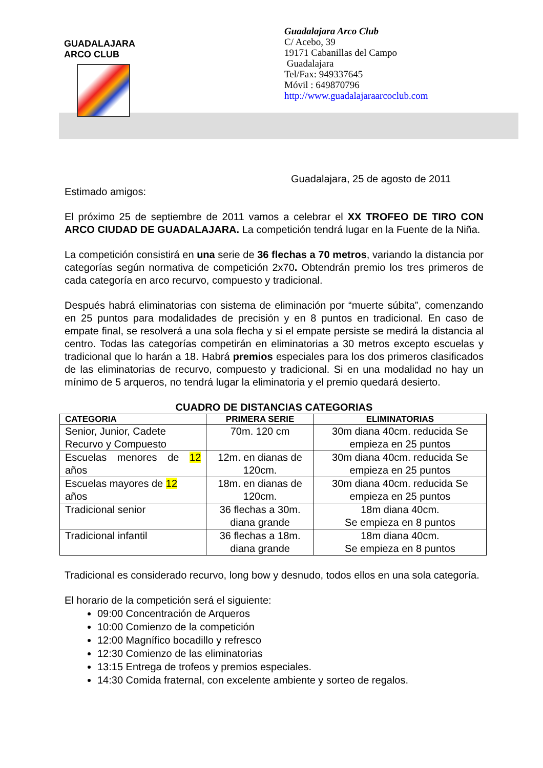GUADALAJARA
ARCO CLUB
Guadalajara Arco Club
C/ Acebo, 39
19171 Cabanillas del Campo
Guadalajara
Tel/Fax: 949337645
Móvil : 649870796
http://www.guadalajaraarcoclub.com
Guadalajara, 25 de agosto de 2011
Estimado amigos:
El próximo 25 de septiembre de 2011 vamos a celebrar el XX TROFEO DE TIRO CON ARCO CIUDAD DE GUADALAJARA. La competición tendrá lugar en la Fuente de la Niña.
La competición consistirá en una serie de 36 flechas a 70 metros, variando la distancia por categorías según normativa de competición 2x70. Obtendrán premio los tres primeros de cada categoría en arco recurvo, compuesto y tradicional.
Después habrá eliminatorias con sistema de eliminación por “muerte súbita”, comenzando en 25 puntos para modalidades de precisión y en 8 puntos en tradicional. En caso de empate final, se resolverá a una sola flecha y si el empate persiste se medirá la distancia al centro. Todas las categorías competirán en eliminatorias a 30 metros excepto escuelas y tradicional que lo harán a 18. Habrá premios especiales para los dos primeros clasificados de las eliminatorias de recurvo, compuesto y tradicional. Si en una modalidad no hay un mínimo de 5 arqueros, no tendrá lugar la eliminatoria y el premio quedará desierto.
CUADRO DE DISTANCIAS CATEGORIAS
| CATEGORIA | PRIMERA SERIE | ELIMINATORIAS |
| --- | --- | --- |
| Senior, Junior, Cadete Recurvo y Compuesto | 70m. 120 cm | 30m diana 40cm. reducida Se empieza en 25 puntos |
| Escuelas menores de 12 años | 12m. en dianas de 120cm. | 30m diana 40cm. reducida Se empieza en 25 puntos |
| Escuelas mayores de 12 años | 18m. en dianas de 120cm. | 30m diana 40cm. reducida Se empieza en 25 puntos |
| Tradicional senior | 36 flechas a 30m. diana grande | 18m diana 40cm. Se empieza en 8 puntos |
| Tradicional infantil | 36 flechas a 18m. diana grande | 18m diana 40cm. Se empieza en 8 puntos |
Tradicional es considerado recurvo, long bow y desnudo, todos ellos en una sola categoría.
El horario de la competición será el siguiente:
09:00 Concentración de Arqueros
10:00 Comienzo de la competición
12:00 Magnífico bocadillo y refresco
12:30 Comienzo de las eliminatorias
13:15 Entrega de trofeos y premios especiales.
14:30 Comida fraternal, con excelente ambiente y sorteo de regalos.